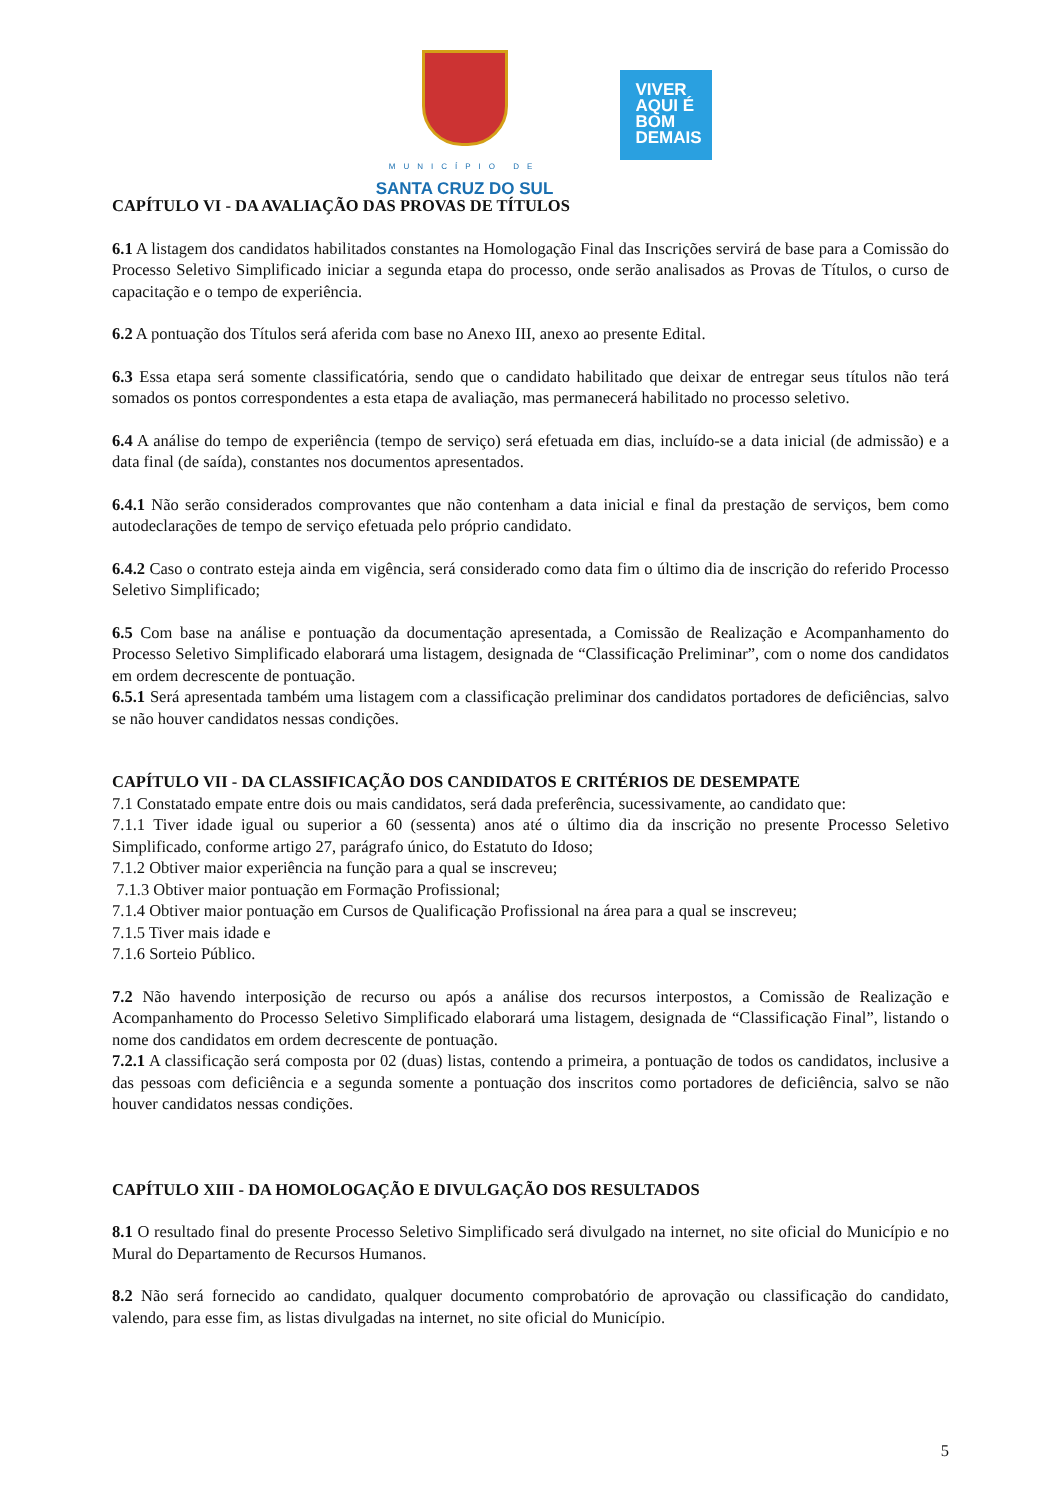MUNICÍPIO DE
SANTA CRUZ DO SUL
VIVER
AQUI É
BOM
DEMAIS
CAPÍTULO VI - DA AVALIAÇÃO DAS PROVAS DE TÍTULOS
6.1 A listagem dos candidatos habilitados constantes na Homologação Final das Inscrições servirá de base para a Comissão do Processo Seletivo Simplificado iniciar a segunda etapa do processo, onde serão analisados as Provas de Títulos, o curso de capacitação e o tempo de experiência.
6.2 A pontuação dos Títulos será aferida com base no Anexo III, anexo ao presente Edital.
6.3 Essa etapa será somente classificatória, sendo que o candidato habilitado que deixar de entregar seus títulos não terá somados os pontos correspondentes a esta etapa de avaliação, mas permanecerá habilitado no processo seletivo.
6.4 A análise do tempo de experiência (tempo de serviço) será efetuada em dias, incluído-se a data inicial (de admissão) e a data final (de saída), constantes nos documentos apresentados.
6.4.1 Não serão considerados comprovantes que não contenham a data inicial e final da prestação de serviços, bem como autodeclarações de tempo de serviço efetuada pelo próprio candidato.
6.4.2 Caso o contrato esteja ainda em vigência, será considerado como data fim o último dia de inscrição do referido Processo Seletivo Simplificado;
6.5 Com base na análise e pontuação da documentação apresentada, a Comissão de Realização e Acompanhamento do Processo Seletivo Simplificado elaborará uma listagem, designada de “Classificação Preliminar”, com o nome dos candidatos em ordem decrescente de pontuação.
6.5.1 Será apresentada também uma listagem com a classificação preliminar dos candidatos portadores de deficiências, salvo se não houver candidatos nessas condições.
CAPÍTULO VII - DA CLASSIFICAÇÃO DOS CANDIDATOS E CRITÉRIOS DE DESEMPATE
7.1 Constatado empate entre dois ou mais candidatos, será dada preferência, sucessivamente, ao candidato que:
7.1.1 Tiver idade igual ou superior a 60 (sessenta) anos até o último dia da inscrição no presente Processo Seletivo Simplificado, conforme artigo 27, parágrafo único, do Estatuto do Idoso;
7.1.2 Obtiver maior experiência na função para a qual se inscreveu;
7.1.3 Obtiver maior pontuação em Formação Profissional;
7.1.4 Obtiver maior pontuação em Cursos de Qualificação Profissional na área para a qual se inscreveu;
7.1.5 Tiver mais idade e
7.1.6 Sorteio Público.
7.2 Não havendo interposição de recurso ou após a análise dos recursos interpostos, a Comissão de Realização e Acompanhamento do Processo Seletivo Simplificado elaborará uma listagem, designada de “Classificação Final”, listando o nome dos candidatos em ordem decrescente de pontuação.
7.2.1 A classificação será composta por 02 (duas) listas, contendo a primeira, a pontuação de todos os candidatos, inclusive a das pessoas com deficiência e a segunda somente a pontuação dos inscritos como portadores de deficiência, salvo se não houver candidatos nessas condições.
CAPÍTULO XIII - DA HOMOLOGAÇÃO E DIVULGAÇÃO DOS RESULTADOS
8.1 O resultado final do presente Processo Seletivo Simplificado será divulgado na internet, no site oficial do Município e no Mural do Departamento de Recursos Humanos.
8.2 Não será fornecido ao candidato, qualquer documento comprobatório de aprovação ou classificação do candidato, valendo, para esse fim, as listas divulgadas na internet, no site oficial do Município.
5